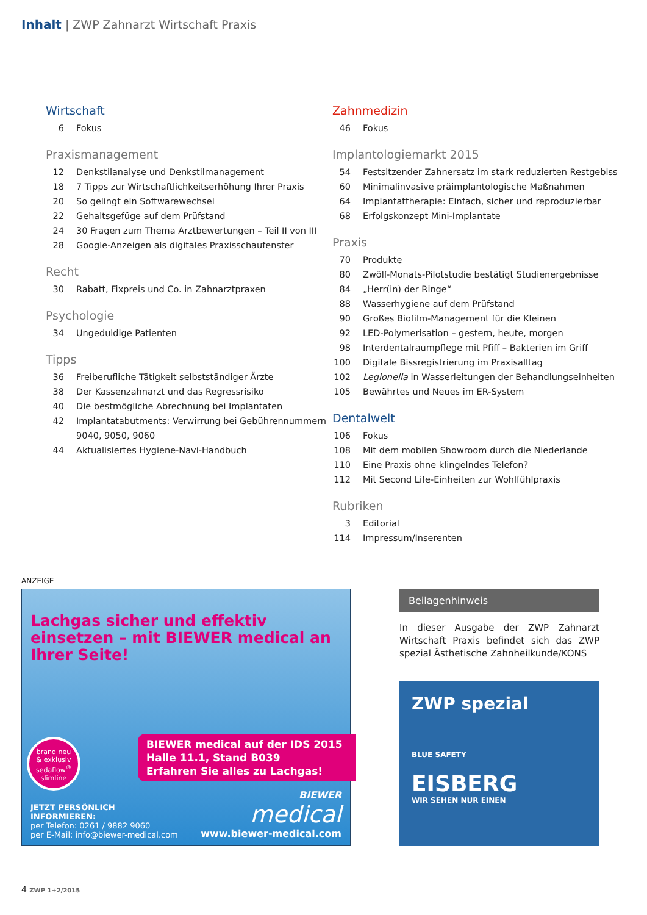Inhalt | ZWP Zahnarzt Wirtschaft Praxis
Wirtschaft
6 Fokus
Praxismanagement
12 Denkstilanalyse und Denkstilmanagement
18 7 Tipps zur Wirtschaftlichkeitserhöhung Ihrer Praxis
20 So gelingt ein Softwarewechsel
22 Gehaltsgefüge auf dem Prüfstand
24 30 Fragen zum Thema Arztbewertungen – Teil II von III
28 Google-Anzeigen als digitales Praxisschaufenster
Recht
30 Rabatt, Fixpreis und Co. in Zahnarztpraxen
Psychologie
34 Ungeduldige Patienten
Tipps
36 Freiberufliche Tätigkeit selbstständiger Ärzte
38 Der Kassenzahnarzt und das Regressrisiko
40 Die bestmögliche Abrechnung bei Implantaten
42 Implantatabutments: Verwirrung bei Gebührennummern 9040, 9050, 9060
44 Aktualisiertes Hygiene-Navi-Handbuch
Zahnmedizin
46 Fokus
Implantologiemarkt 2015
54 Festsitzender Zahnersatz im stark reduzierten Restgebiss
60 Minimalinvasive präimplantologische Maßnahmen
64 Implantattherapie: Einfach, sicher und reproduzierbar
68 Erfolgskonzept Mini-Implantate
Praxis
70 Produkte
80 Zwölf-Monats-Pilotstudie bestätigt Studienergebnisse
84 „Herr(in) der Ringe“
88 Wasserhygiene auf dem Prüfstand
90 Großes Biofilm-Management für die Kleinen
92 LED-Polymerisation – gestern, heute, morgen
98 Interdentalraumpflege mit Pfiff – Bakterien im Griff
100 Digitale Bissregistrierung im Praxisalltag
102 Legionella in Wasserleitungen der Behandlungseinheiten
105 Bewährtes und Neues im ER-System
Dentalwelt
106 Fokus
108 Mit dem mobilen Showroom durch die Niederlande
110 Eine Praxis ohne klingelndes Telefon?
112 Mit Second Life-Einheiten zur Wohlfühlpraxis
Rubriken
3 Editorial
114 Impressum/Inserenten
ANZEIGE
Lachgas sicher und effektiv einsetzen – mit BIEWER medical an Ihrer Seite!
brand neu
& exklusiv
sedaflow<sup>®</sup>
slimline
BIEWER medical auf der IDS 2015
Halle 11.1, Stand B039
Erfahren Sie alles zu Lachgas!
JETZT PERSÖNLICH
INFORMIEREN:
per Telefon: 0261 / 9882 9060
per E-Mail: info@biewer-medical.com
BIEWER
medical
www.biewer-medical.com
Beilagenhinweis
In dieser Ausgabe der ZWP Zahnarzt Wirtschaft Praxis befindet sich das ZWP spezial Ästhetische Zahnheilkunde/KONS
ZWP spezial
BLUE SAFETY
EISBERG
WIR SEHEN NUR EINEN
4 ZWP 1+2/2015